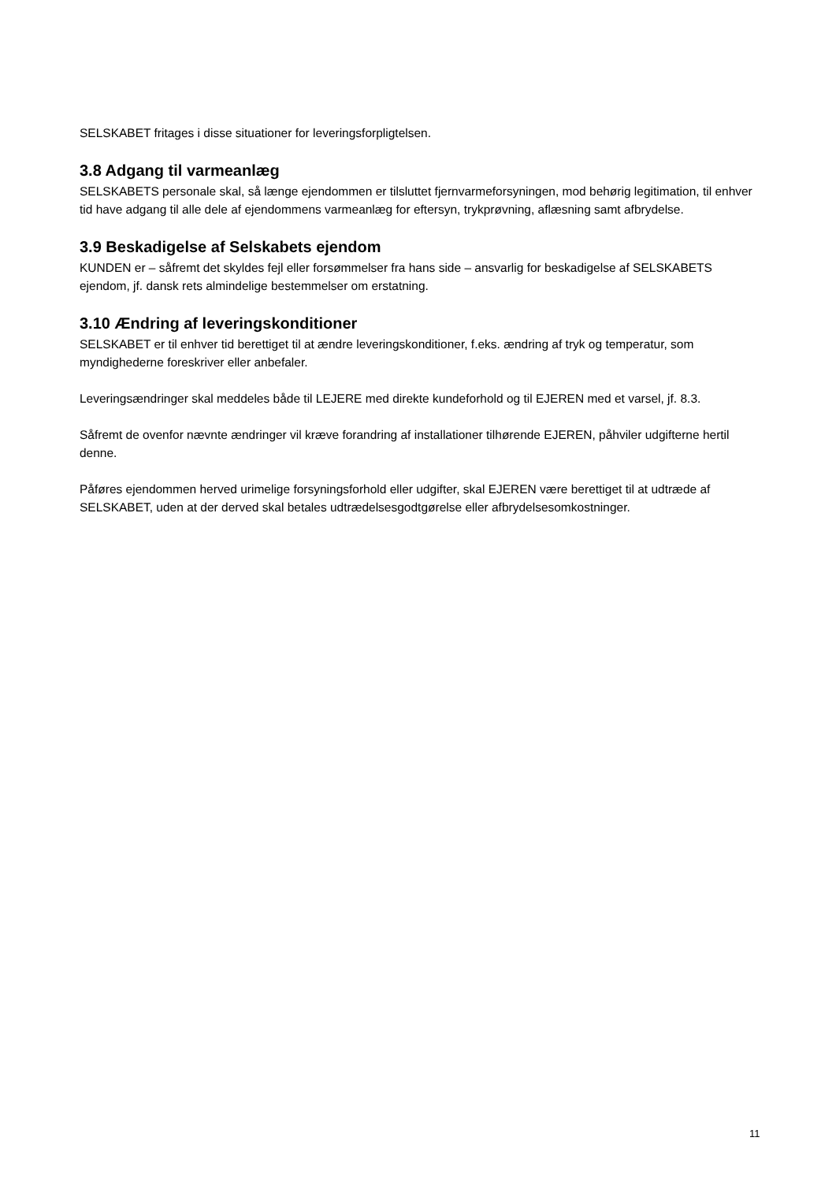SELSKABET fritages i disse situationer for leveringsforpligtelsen.
3.8 Adgang til varmeanlæg
SELSKABETS personale skal, så længe ejendommen er tilsluttet fjernvarmeforsyningen, mod behørig legitimation, til enhver tid have adgang til alle dele af ejendommens varmeanlæg for eftersyn, trykprøvning, aflæsning samt afbrydelse.
3.9 Beskadigelse af Selskabets ejendom
KUNDEN er – såfremt det skyldes fejl eller forsømmelser fra hans side – ansvarlig for beskadigelse af SELSKABETS ejendom, jf. dansk rets almindelige bestemmelser om erstatning.
3.10 Ændring af leveringskonditioner
SELSKABET er til enhver tid berettiget til at ændre leveringskonditioner, f.eks. ændring af tryk og temperatur, som myndighederne foreskriver eller anbefaler.
Leveringsændringer skal meddeles både til LEJERE med direkte kundeforhold og til EJEREN med et varsel, jf. 8.3.
Såfremt de ovenfor nævnte ændringer vil kræve forandring af installationer tilhørende EJEREN, påhviler udgifterne hertil denne.
Påføres ejendommen herved urimelige forsyningsforhold eller udgifter, skal EJEREN være berettiget til at udtræde af SELSKABET, uden at der derved skal betales udtrædelsesgodtgørelse eller afbrydelsesomkostninger.
11